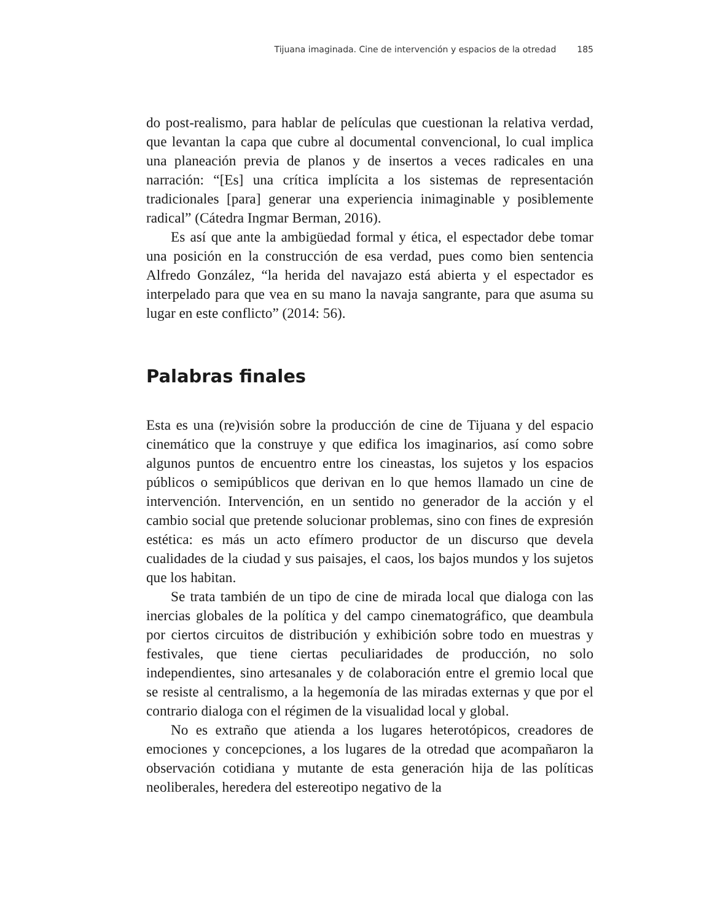Tijuana imaginada. Cine de intervención y espacios de la otredad 185
do post-realismo, para hablar de películas que cuestionan la relativa verdad, que levantan la capa que cubre al documental convencional, lo cual implica una planeación previa de planos y de insertos a veces radicales en una narración: “[Es] una crítica implícita a los sistemas de representación tradicionales [para] generar una experiencia inimaginable y posiblemente radical” (Cátedra Ingmar Berman, 2016).
Es así que ante la ambigüedad formal y ética, el espectador debe tomar una posición en la construcción de esa verdad, pues como bien sentencia Alfredo González, “la herida del navajazo está abierta y el espectador es interpelado para que vea en su mano la navaja sangrante, para que asuma su lugar en este conflicto” (2014: 56).
Palabras finales
Esta es una (re)visión sobre la producción de cine de Tijuana y del espacio cinemático que la construye y que edifica los imaginarios, así como sobre algunos puntos de encuentro entre los cineastas, los sujetos y los espacios públicos o semipúblicos que derivan en lo que hemos llamado un cine de intervención. Intervención, en un sentido no generador de la acción y el cambio social que pretende solucionar problemas, sino con fines de expresión estética: es más un acto efímero productor de un discurso que devela cualidades de la ciudad y sus paisajes, el caos, los bajos mundos y los sujetos que los habitan.
Se trata también de un tipo de cine de mirada local que dialoga con las inercias globales de la política y del campo cinematográfico, que deambula por ciertos circuitos de distribución y exhibición sobre todo en muestras y festivales, que tiene ciertas peculiaridades de producción, no solo independientes, sino artesanales y de colaboración entre el gremio local que se resiste al centralismo, a la hegemonía de las miradas externas y que por el contrario dialoga con el régimen de la visualidad local y global.
No es extraño que atienda a los lugares heterotópicos, creadores de emociones y concepciones, a los lugares de la otredad que acompañaron la observación cotidiana y mutante de esta generación hija de las políticas neoliberales, heredera del estereotipo negativo de la